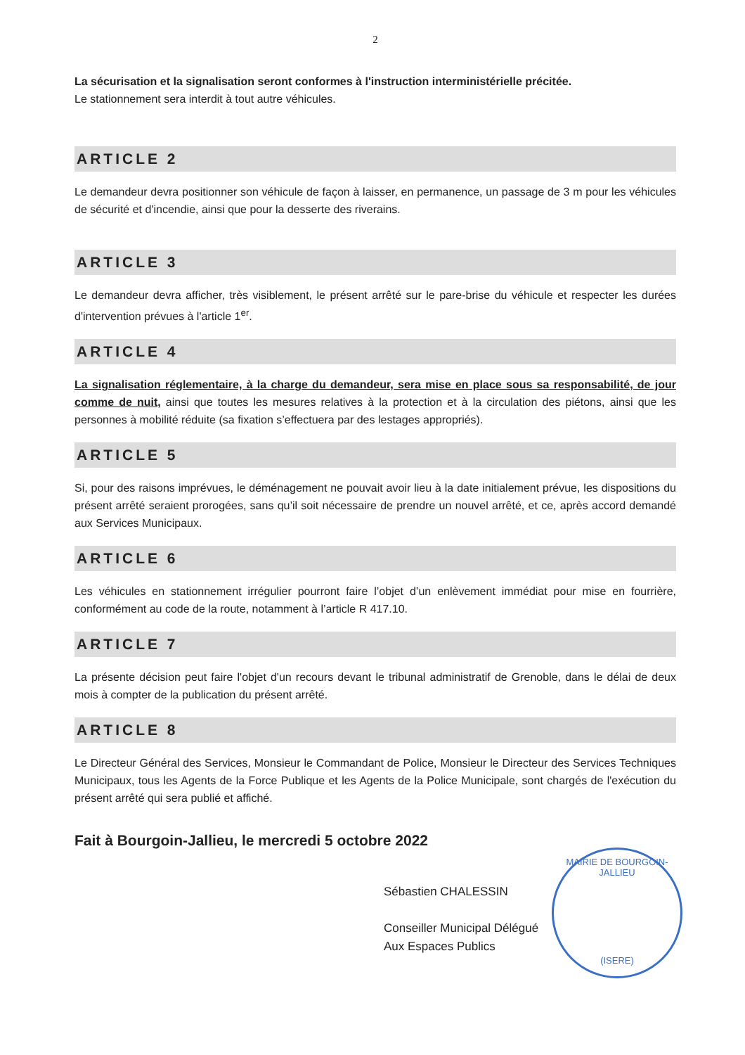2
La sécurisation et la signalisation seront conformes à l'instruction interministérielle précitée.
Le stationnement sera interdit à tout autre véhicules.
ARTICLE 2
Le demandeur devra positionner son véhicule de façon à laisser, en permanence, un passage de 3 m pour les véhicules de sécurité et d'incendie, ainsi que pour la desserte des riverains.
ARTICLE 3
Le demandeur devra afficher, très visiblement, le présent arrêté sur le pare-brise du véhicule et respecter les durées d'intervention prévues à l'article 1<sup>er</sup>.
ARTICLE 4
La signalisation réglementaire, à la charge du demandeur, sera mise en place sous sa responsabilité, de jour comme de nuit, ainsi que toutes les mesures relatives à la protection et à la circulation des piétons, ainsi que les personnes à mobilité réduite (sa fixation s’effectuera par des lestages appropriés).
ARTICLE 5
Si, pour des raisons imprévues, le déménagement ne pouvait avoir lieu à la date initialement prévue, les dispositions du présent arrêté seraient prorogées, sans qu’il soit nécessaire de prendre un nouvel arrêté, et ce, après accord demandé aux Services Municipaux.
ARTICLE 6
Les véhicules en stationnement irrégulier pourront faire l’objet d’un enlèvement immédiat pour mise en fourrière, conformément au code de la route, notamment à l’article R 417.10.
ARTICLE 7
La présente décision peut faire l'objet d'un recours devant le tribunal administratif de Grenoble, dans le délai de deux mois à compter de la publication du présent arrêté.
ARTICLE 8
Le Directeur Général des Services, Monsieur le Commandant de Police, Monsieur le Directeur des Services Techniques Municipaux, tous les Agents de la Force Publique et les Agents de la Police Municipale, sont chargés de l'exécution du présent arrêté qui sera publié et affiché.
Fait à Bourgoin-Jallieu, le mercredi 5 octobre 2022
Sébastien CHALESSIN
Conseiller Municipal Délégué
Aux Espaces Publics
MAIRIE DE BOURGOIN-JALLIEU
(ISERE)